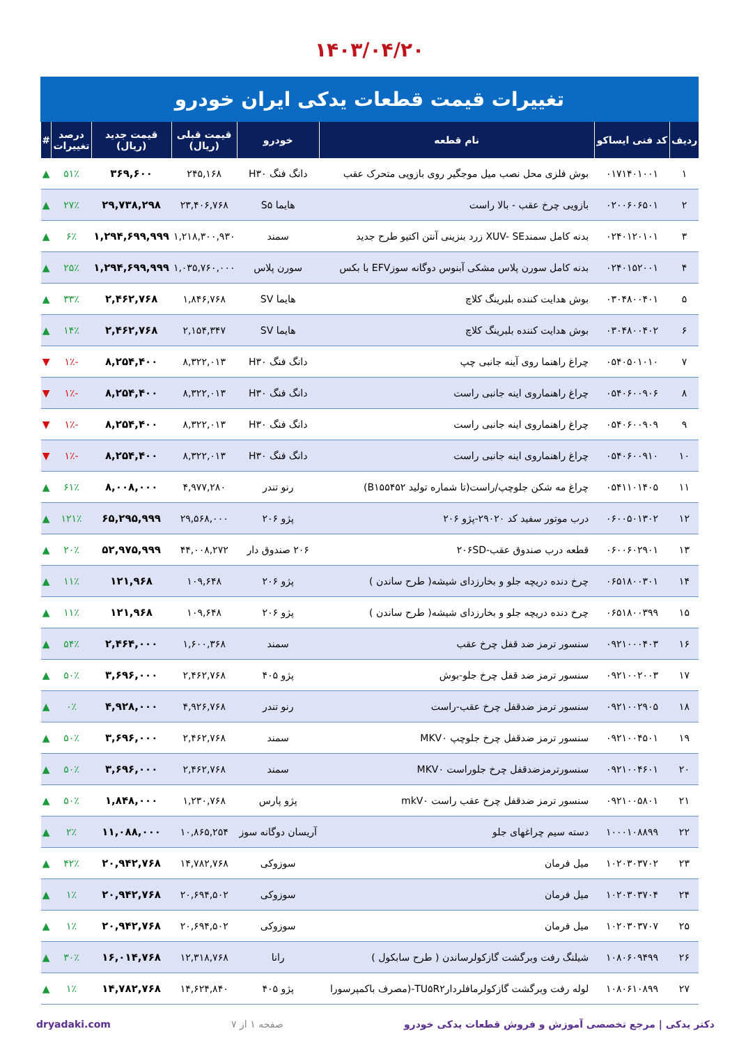۱۴۰۳/۰۴/۲۰
تغییرات قیمت قطعات یدکی ایران خودرو
| ردیف | کد فنی ایساکو | نام قطعه | خودرو | قیمت قبلی (ریال) | قیمت جدید (ریال) | درصد تغییرات | # |
| --- | --- | --- | --- | --- | --- | --- | --- |
| ۱ | ۰۱۷۱۴۰۱۰۰۱ | بوش فلزی محل نصب میل موجگیر روی بازویی متحرک عقب | دانگ فنگ H۳۰ | ۲۴۵,۱۶۸ | ۳۶۹,۶۰۰ | ۵۱٪ | ▲ |
| ۲ | ۰۲۰۰۶۰۶۵۰۱ | بازویی چرخ عقب - بالا راست | هایما S۵ | ۲۳,۴۰۶,۷۶۸ | ۲۹,۷۳۸,۲۹۸ | ۲۷٪ | ▲ |
| ۳ | ۰۲۴۰۱۲۰۱۰۱ | بدنه کامل سمندXUV- SE زرد بنزینی آنتن اکتیو طرح جدید | سمند | ۱,۲۱۸,۳۰۰,۹۳۰ | ۱,۲۹۴,۶۹۹,۹۹۹ | ۶٪ | ▲ |
| ۴ | ۰۲۴۰۱۵۲۰۰۱ | بدنه کامل سورن پلاس مشکی آبنوس دوگانه سوزEFV با بکس | سورن پلاس | ۱,۰۳۵,۷۶۰,۰۰۰ | ۱,۲۹۴,۶۹۹,۹۹۹ | ۲۵٪ | ▲ |
| ۵ | ۰۳۰۴۸۰۰۴۰۱ | بوش هدایت کننده بلبرینگ کلاچ | هایما SV | ۱,۸۴۶,۷۶۸ | ۲,۴۶۲,۷۶۸ | ۳۳٪ | ▲ |
| ۶ | ۰۳۰۴۸۰۰۴۰۲ | بوش هدایت کننده بلبرینگ کلاچ | هایما SV | ۲,۱۵۴,۳۴۷ | ۲,۴۶۲,۷۶۸ | ۱۴٪ | ▲ |
| ۷ | ۰۵۴۰۵۰۱۰۱۰ | چراغ راهنما روی آینه جانبی چپ | دانگ فنگ H۳۰ | ۸,۳۲۲,۰۱۳ | ۸,۲۵۴,۴۰۰ | -۱٪ | ▼ |
| ۸ | ۰۵۴۰۶۰۰۹۰۶ | چراغ راهنماروی اینه جانبی راست | دانگ فنگ H۳۰ | ۸,۳۲۲,۰۱۳ | ۸,۲۵۴,۴۰۰ | -۱٪ | ▼ |
| ۹ | ۰۵۴۰۶۰۰۹۰۹ | چراغ راهنماروی اینه جانبی راست | دانگ فنگ H۳۰ | ۸,۳۲۲,۰۱۳ | ۸,۲۵۴,۴۰۰ | -۱٪ | ▼ |
| ۱۰ | ۰۵۴۰۶۰۰۹۱۰ | چراغ راهنماروی اینه جانبی راست | دانگ فنگ H۳۰ | ۸,۳۲۲,۰۱۳ | ۸,۲۵۴,۴۰۰ | -۱٪ | ▼ |
| ۱۱ | ۰۵۴۱۱۰۱۴۰۵ | چراغ مه شکن جلوچپ/راست(تا شماره تولید B۱۵۵۴۵۲) | رنو تندر | ۴,۹۷۷,۲۸۰ | ۸,۰۰۸,۰۰۰ | ۶۱٪ | ▲ |
| ۱۲ | ۰۶۰۰۵۰۱۳۰۲ | درب موتور سفید کد ۲۹۰۲۰-پژو ۲۰۶ | پژو ۲۰۶ | ۲۹,۵۶۸,۰۰۰ | ۶۵,۲۹۵,۹۹۹ | ۱۲۱٪ | ▲ |
| ۱۳ | ۰۶۰۰۶۰۲۹۰۱ | قطعه درب صندوق عقب-۲۰۶SD | ۲۰۶ صندوق دار | ۴۴,۰۰۸,۲۷۲ | ۵۲,۹۷۵,۹۹۹ | ۲۰٪ | ▲ |
| ۱۴ | ۰۶۵۱۸۰۰۳۰۱ | چرخ دنده دریچه جلو و بخارزدای شیشه( طرح ساندن ) | پژو ۲۰۶ | ۱۰۹,۶۴۸ | ۱۲۱,۹۶۸ | ۱۱٪ | ▲ |
| ۱۵ | ۰۶۵۱۸۰۰۳۹۹ | چرخ دنده دریچه جلو و بخارزدای شیشه( طرح ساندن ) | پژو ۲۰۶ | ۱۰۹,۶۴۸ | ۱۲۱,۹۶۸ | ۱۱٪ | ▲ |
| ۱۶ | ۰۹۲۱۰۰۰۴۰۳ | سنسور ترمز ضد قفل چرخ عقب | سمند | ۱,۶۰۰,۳۶۸ | ۲,۴۶۴,۰۰۰ | ۵۴٪ | ▲ |
| ۱۷ | ۰۹۲۱۰۰۲۰۰۳ | سنسور ترمز ضد قفل چرخ جلو-بوش | پژو ۴۰۵ | ۲,۴۶۲,۷۶۸ | ۳,۶۹۶,۰۰۰ | ۵۰٪ | ▲ |
| ۱۸ | ۰۹۲۱۰۰۲۹۰۵ | سنسور ترمز ضدقفل چرخ عقب-راست | رنو تندر | ۴,۹۲۶,۷۶۸ | ۴,۹۲۸,۰۰۰ | ۰٪ | ▲ |
| ۱۹ | ۰۹۲۱۰۰۴۵۰۱ | سنسور ترمز ضدقفل چرخ جلوچپ MKV۰ | سمند | ۲,۴۶۲,۷۶۸ | ۳,۶۹۶,۰۰۰ | ۵۰٪ | ▲ |
| ۲۰ | ۰۹۲۱۰۰۴۶۰۱ | سنسورترمزضدقفل چرخ جلوراست MKV۰ | سمند | ۲,۴۶۲,۷۶۸ | ۳,۶۹۶,۰۰۰ | ۵۰٪ | ▲ |
| ۲۱ | ۰۹۲۱۰۰۵۸۰۱ | سنسور ترمز ضدقفل چرخ عقب راست mkV۰ | پژو پارس | ۱,۲۳۰,۷۶۸ | ۱,۸۴۸,۰۰۰ | ۵۰٪ | ▲ |
| ۲۲ | ۱۰۰۰۱۰۸۸۹۹ | دسته سیم چراغهای جلو | آریسان دوگانه سوز | ۱۰,۸۶۵,۲۵۴ | ۱۱,۰۸۸,۰۰۰ | ۲٪ | ▲ |
| ۲۳ | ۱۰۲۰۳۰۳۷۰۲ | میل فرمان | سوزوکی | ۱۴,۷۸۲,۷۶۸ | ۲۰,۹۴۲,۷۶۸ | ۴۲٪ | ▲ |
| ۲۴ | ۱۰۲۰۳۰۳۷۰۴ | میل فرمان | سوزوکی | ۲۰,۶۹۴,۵۰۲ | ۲۰,۹۴۲,۷۶۸ | ۱٪ | ▲ |
| ۲۵ | ۱۰۲۰۳۰۳۷۰۷ | میل فرمان | سوزوکی | ۲۰,۶۹۴,۵۰۲ | ۲۰,۹۴۲,۷۶۸ | ۱٪ | ▲ |
| ۲۶ | ۱۰۸۰۶۰۹۴۹۹ | شیلنگ رفت وبرگشت گازکولرساندن ( طرح سابکول ) | رانا | ۱۲,۳۱۸,۷۶۸ | ۱۶,۰۱۴,۷۶۸ | ۳۰٪ | ▲ |
| ۲۷ | ۱۰۸۰۶۱۰۸۹۹ | لوله رفت وبرگشت گازکولرمافلردارTU۵R۲-(مصرف باکمپرسورا | پژو ۴۰۵ | ۱۴,۶۲۴,۸۴۰ | ۱۴,۷۸۲,۷۶۸ | ۱٪ | ▲ |
دکتر یدکی | مرجع تخصصی آموزش و فروش قطعات یدکی خودرو صفحه ۱ از ۷ dryadaki.com